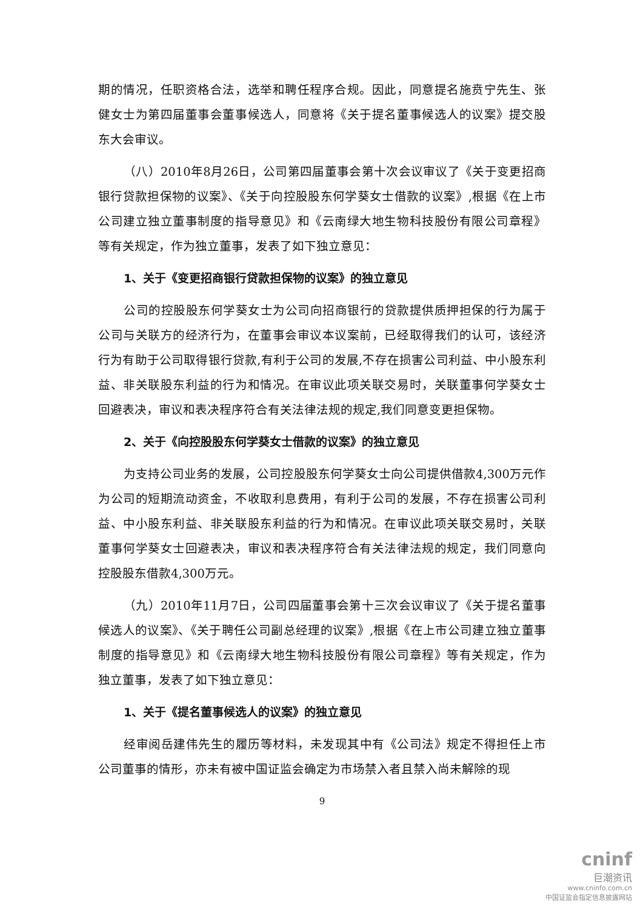期的情况，任职资格合法，选举和聘任程序合规。因此，同意提名施贲宁先生、张健女士为第四届董事会董事候选人，同意将《关于提名董事候选人的议案》提交股东大会审议。
（八）2010年8月26日，公司第四届董事会第十次会议审议了《关于变更招商银行贷款担保物的议案》、《关于向控股股东何学葵女士借款的议案》,根据《在上市公司建立独立董事制度的指导意见》和《云南绿大地生物科技股份有限公司章程》等有关规定，作为独立董事，发表了如下独立意见：
1、关于《变更招商银行贷款担保物的议案》的独立意见
公司的控股股东何学葵女士为公司向招商银行的贷款提供质押担保的行为属于公司与关联方的经济行为，在董事会审议本议案前，已经取得我们的认可，该经济行为有助于公司取得银行贷款,有利于公司的发展,不存在损害公司利益、中小股东利益、非关联股东利益的行为和情况。在审议此项关联交易时，关联董事何学葵女士回避表决，审议和表决程序符合有关法律法规的规定,我们同意变更担保物。
2、关于《向控股股东何学葵女士借款的议案》的独立意见
为支持公司业务的发展，公司控股股东何学葵女士向公司提供借款4,300万元作为公司的短期流动资金，不收取利息费用，有利于公司的发展，不存在损害公司利益、中小股东利益、非关联股东利益的行为和情况。在审议此项关联交易时，关联董事何学葵女士回避表决，审议和表决程序符合有关法律法规的规定，我们同意向控股股东借款4,300万元。
（九）2010年11月7日，公司四届董事会第十三次会议审议了《关于提名董事候选人的议案》、《关于聘任公司副总经理的议案》,根据《在上市公司建立独立董事制度的指导意见》和《云南绿大地生物科技股份有限公司章程》等有关规定，作为独立董事，发表了如下独立意见：
1、关于《提名董事候选人的议案》的独立意见
经审阅岳建伟先生的履历等材料，未发现其中有《公司法》规定不得担任上市公司董事的情形，亦未有被中国证监会确定为市场禁入者且禁入尚未解除的现
9
cninf
巨潮资讯
www.cninfo.com.cn
中国证监会指定信息披露网站